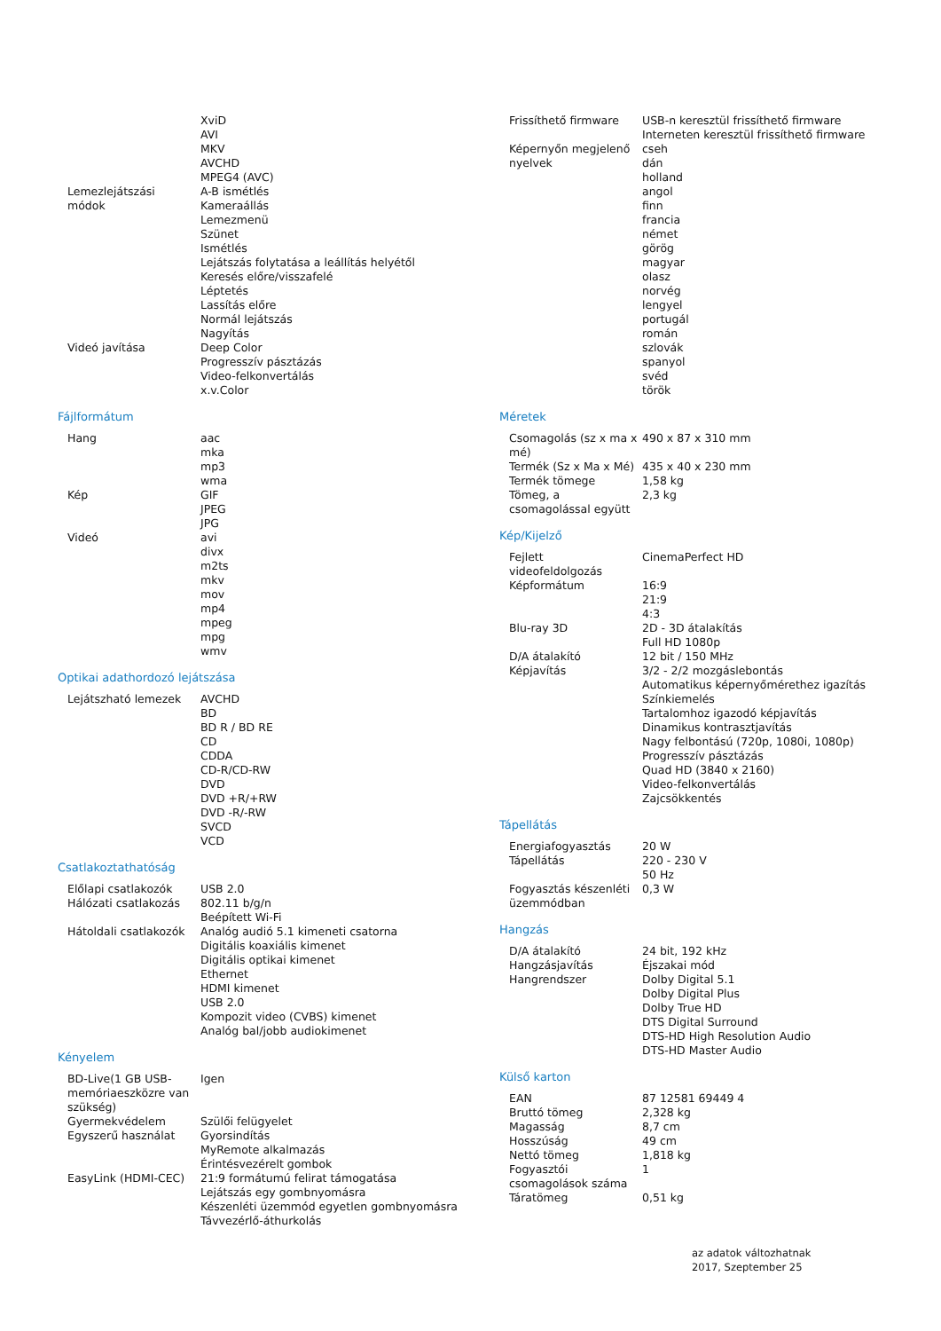| | XviD AVI MKV AVCHD MPEG4 (AVC) |
| Lemezlejátszási módok | A-B ismétlés Kameraállás Lemezmenü Szünet Ismétlés Lejátszás folytatása a leállítás helyétől Keresés előre/visszafelé Léptetés Lassítás előre Normál lejátszás Nagyítás |
| Videó javítása | Deep Color Progresszív pásztázás Video-felkonvertálás x.v.Color |
Fájlformátum
| Hang | aac mka mp3 wma |
| Kép | GIF JPEG JPG |
| Videó | avi divx m2ts mkv mov mp4 mpeg mpg wmv |
Optikai adathordozó lejátszása
| Lejátszható lemezek | AVCHD BD BD R / BD RE CD CDDA CD-R/CD-RW DVD DVD +R/+RW DVD -R/-RW SVCD VCD |
Csatlakoztathatóság
| Előlapi csatlakozók | USB 2.0 |
| Hálózati csatlakozás | 802.11 b/g/n Beépített Wi-Fi |
| Hátoldali csatlakozók | Analóg audió 5.1 kimeneti csatorna Digitális koaxiális kimenet Digitális optikai kimenet Ethernet HDMI kimenet USB 2.0 Kompozit video (CVBS) kimenet Analóg bal/jobb audiokimenet |
Kényelem
| BD-Live(1 GB USB-memóriaeszközre van szükség) | Igen |
| Gyermekvédelem | Szülői felügyelet |
| Egyszerű használat | Gyorsindítás MyRemote alkalmazás Érintésvezérelt gombok |
| EasyLink (HDMI-CEC) | 21:9 formátumú felirat támogatása Lejátszás egy gombnyomásra Készenléti üzemmód egyetlen gombnyomásra Távvezérlő-áthurkolás |
| Frissíthető firmware | USB-n keresztül frissíthető firmware Interneten keresztül frissíthető firmware |
| Képernyőn megjelenő nyelvek | cseh dán holland angol finn francia német görög magyar olasz norvég lengyel portugál román szlovák spanyol svéd török |
Méretek
| Csomagolás (sz x ma x mé) | 490 x 87 x 310 mm |
| Termék (Sz x Ma x Mé) | 435 x 40 x 230 mm |
| Termék tömege | 1,58 kg |
| Tömeg, a csomagolással együtt | 2,3 kg |
Kép/Kijelző
| Fejlett videofeldolgozás | CinemaPerfect HD |
| Képformátum | 16:9 21:9 4:3 |
| Blu-ray 3D | 2D - 3D átalakítás Full HD 1080p |
| D/A átalakító | 12 bit / 150 MHz |
| Képjavítás | 3/2 - 2/2 mozgáslebontás Automatikus képernyőmérethez igazítás Színkiemelés Tartalomhoz igazodó képjavítás Dinamikus kontrasztjavítás Nagy felbontású (720p, 1080i, 1080p) Progresszív pásztázás Quad HD (3840 x 2160) Video-felkonvertálás Zajcsökkentés |
Tápellátás
| Energiafogyasztás | 20 W |
| Tápellátás | 220 - 230 V 50 Hz |
| Fogyasztás készenléti üzemmódban | 0,3 W |
Hangzás
| D/A átalakító | 24 bit, 192 kHz |
| Hangzásjavítás | Éjszakai mód |
| Hangrendszer | Dolby Digital 5.1 Dolby Digital Plus Dolby True HD DTS Digital Surround DTS-HD High Resolution Audio DTS-HD Master Audio |
Külső karton
| EAN | 87 12581 69449 4 |
| Bruttó tömeg | 2,328 kg |
| Magasság | 8,7 cm |
| Hosszúság | 49 cm |
| Nettó tömeg | 1,818 kg |
| Fogyasztói csomagolások száma | 1 |
| Táratömeg | 0,51 kg |
az adatok változhatnak
2017, Szeptember 25